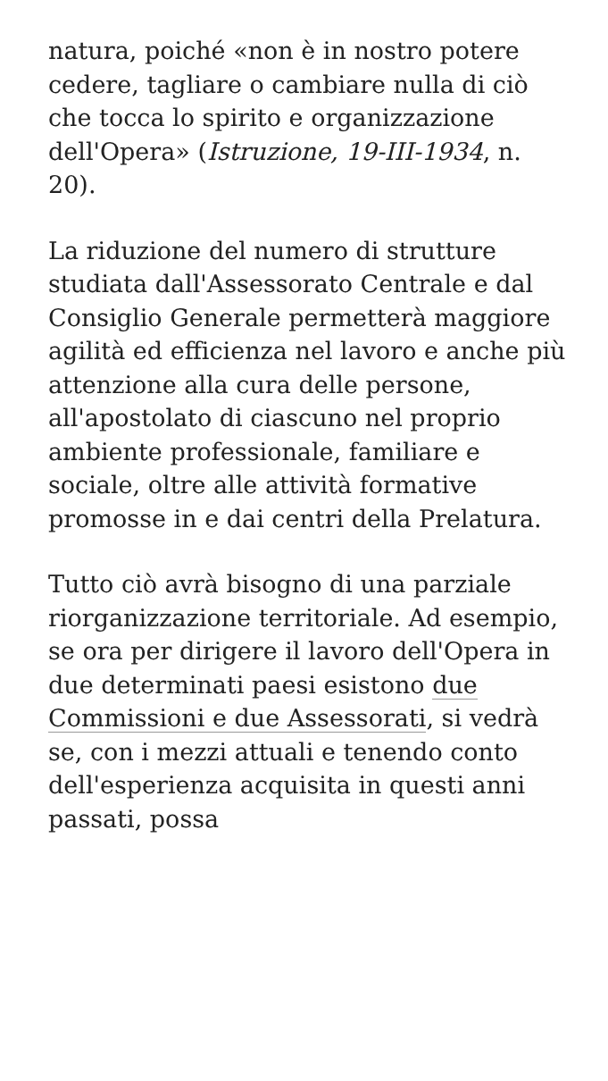natura, poiché «non è in nostro potere cedere, tagliare o cambiare nulla di ciò che tocca lo spirito e organizzazione dell'Opera» (Istruzione, 19-III-1934, n. 20).
La riduzione del numero di strutture studiata dall'Assessorato Centrale e dal Consiglio Generale permetterà maggiore agilità ed efficienza nel lavoro e anche più attenzione alla cura delle persone, all'apostolato di ciascuno nel proprio ambiente professionale, familiare e sociale, oltre alle attività formative promosse in e dai centri della Prelatura.
Tutto ciò avrà bisogno di una parziale riorganizzazione territoriale. Ad esempio, se ora per dirigere il lavoro dell'Opera in due determinati paesi esistono due Commissioni e due Assessorati, si vedrà se, con i mezzi attuali e tenendo conto dell'esperienza acquisita in questi anni passati, possa